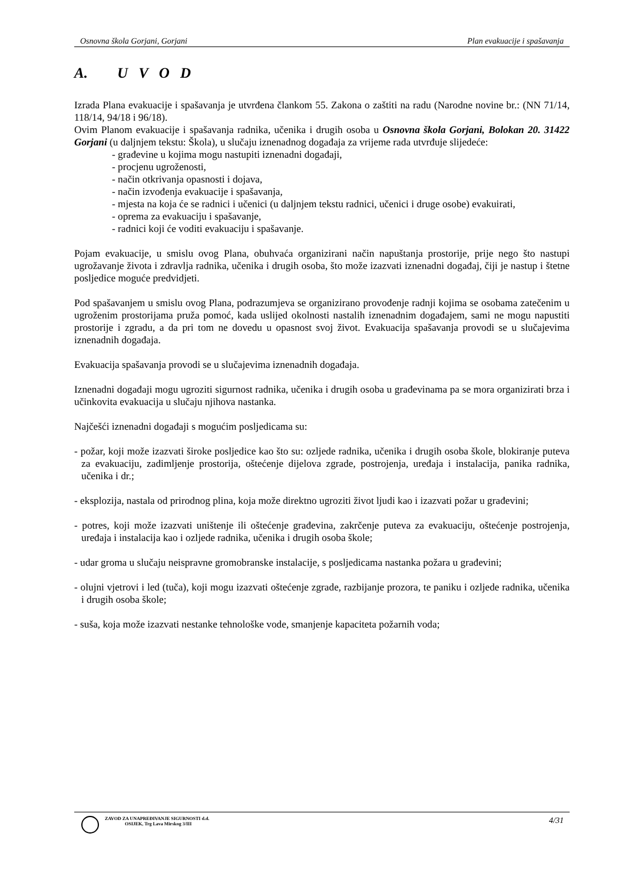Osnovna škola Gorjani, Gorjani Plan evakuacije i spašavanja
A. U V O D
Izrada Plana evakuacije i spašavanja je utvrđena člankom 55. Zakona o zaštiti na radu (Narodne novine br.: (NN 71/14, 118/14, 94/18 i 96/18).
Ovim Planom evakuacije i spašavanja radnika, učenika i drugih osoba u Osnovna škola Gorjani, Bolokan 20. 31422 Gorjani (u daljnjem tekstu: Škola), u slučaju iznenadnog događaja za vrijeme rada utvrđuje slijedeće:
- građevine u kojima mogu nastupiti iznenadni događaji,
- procjenu ugroženosti,
- način otkrivanja opasnosti i dojava,
- način izvođenja evakuacije i spašavanja,
- mjesta na koja će se radnici i učenici (u daljnjem tekstu radnici, učenici i druge osobe) evakuirati,
- oprema za evakuaciju i spašavanje,
- radnici koji će voditi evakuaciju i spašavanje.
Pojam evakuacije, u smislu ovog Plana, obuhvaća organizirani način napuštanja prostorije, prije nego što nastupi ugrožavanje života i zdravlja radnika, učenika i drugih osoba, što može izazvati iznenadni događaj, čiji je nastup i štetne posljedice moguće predvidjeti.
Pod spašavanjem u smislu ovog Plana, podrazumjeva se organizirano provođenje radnji kojima se osobama zatečenim u ugroženim prostorijama pruža pomoć, kada uslijed okolnosti nastalih iznenadnim događajem, sami ne mogu napustiti prostorije i zgradu, a da pri tom ne dovedu u opasnost svoj život. Evakuacija spašavanja provodi se u slučajevima iznenadnih događaja.
Evakuacija spašavanja provodi se u slučajevima iznenadnih događaja.
Iznenadni događaji mogu ugroziti sigurnost radnika, učenika i drugih osoba u građevinama pa se mora organizirati brza i učinkovita evakuacija u slučaju njihova nastanka.
Najčešći iznenadni događaji s mogućim posljedicama su:
- požar, koji može izazvati široke posljedice kao što su: ozljede radnika, učenika i drugih osoba škole, blokiranje puteva za evakuaciju, zadimljenje prostorija, oštećenje dijelova zgrade, postrojenja, uređaja i instalacija, panika radnika, učenika i dr.;
- eksplozija, nastala od prirodnog plina, koja može direktno ugroziti život ljudi kao i izazvati požar u građevini;
- potres, koji može izazvati uništenje ili oštećenje građevina, zakrčenje puteva za evakuaciju, oštećenje postrojenja, uređaja i instalacija kao i ozljede radnika, učenika i drugih osoba škole;
- udar groma u slučaju neispravne gromobranske instalacije, s posljedicama nastanka požara u građevini;
- olujni vjetrovi i led (tuča), koji mogu izazvati oštećenje zgrade, razbijanje prozora, te paniku i ozljede radnika, učenika i drugih osoba škole;
- suša, koja može izazvati nestanke tehnološke vode, smanjenje kapaciteta požarnih voda;
ZAVOD ZA UNAPREĐIVANJE SIGURNOSTI d.d.
OSIJEK, Trg Lava Mirskog 3/III
4/31